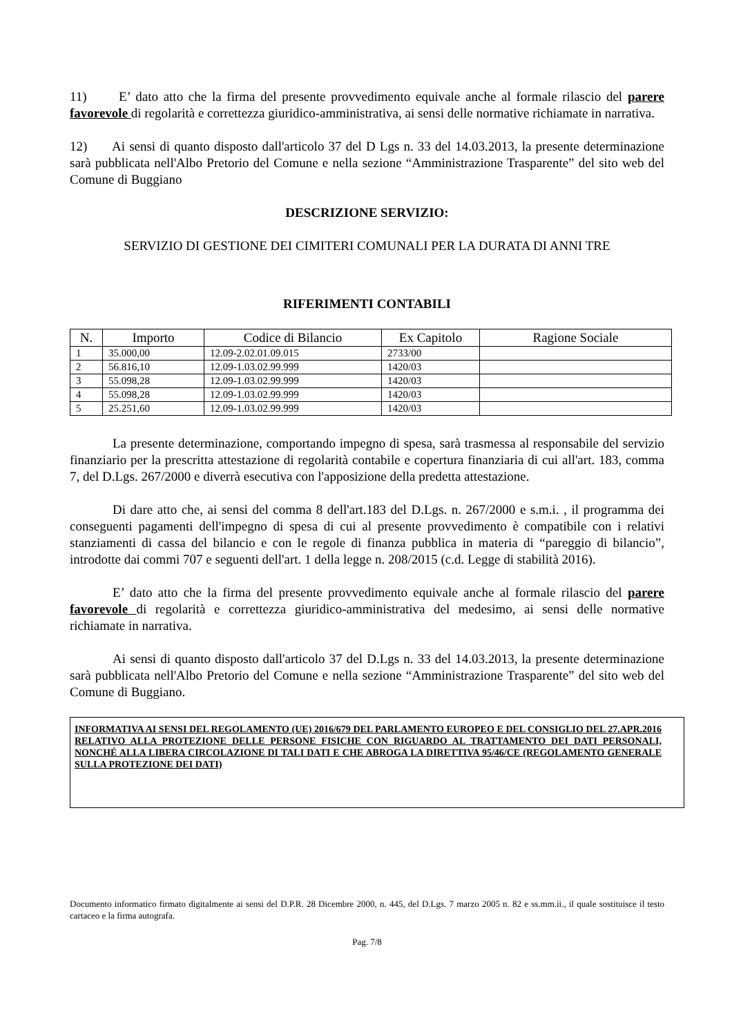11) E’ dato atto che la firma del presente provvedimento equivale anche al formale rilascio del parere favorevole di regolarità e correttezza giuridico-amministrativa, ai sensi delle normative richiamate in narrativa.
12) Ai sensi di quanto disposto dall'articolo 37 del D Lgs n. 33 del 14.03.2013, la presente determinazione sarà pubblicata nell'Albo Pretorio del Comune e nella sezione “Amministrazione Trasparente” del sito web del Comune di Buggiano
DESCRIZIONE SERVIZIO:
SERVIZIO DI GESTIONE DEI CIMITERI COMUNALI PER LA DURATA DI ANNI TRE
RIFERIMENTI CONTABILI
| N. | Importo | Codice di Bilancio | Ex Capitolo | Ragione Sociale |
| --- | --- | --- | --- | --- |
| 1 | 35.000,00 | 12.09-2.02.01.09.015 | 2733/00 | |
| 2 | 56.816,10 | 12.09-1.03.02.99.999 | 1420/03 | |
| 3 | 55.098,28 | 12.09-1.03.02.99.999 | 1420/03 | |
| 4 | 55.098,28 | 12.09-1.03.02.99.999 | 1420/03 | |
| 5 | 25.251,60 | 12.09-1.03.02.99.999 | 1420/03 | |
La presente determinazione, comportando impegno di spesa, sarà trasmessa al responsabile del servizio finanziario per la prescritta attestazione di regolarità contabile e copertura finanziaria di cui all'art. 183, comma 7, del D.Lgs. 267/2000 e diverrà esecutiva con l'apposizione della predetta attestazione.
Di dare atto che, ai sensi del comma 8 dell'art.183 del D.Lgs. n. 267/2000 e s.m.i. , il programma dei conseguenti pagamenti dell'impegno di spesa di cui al presente provvedimento è compatibile con i relativi stanziamenti di cassa del bilancio e con le regole di finanza pubblica in materia di “pareggio di bilancio”, introdotte dai commi 707 e seguenti dell'art. 1 della legge n. 208/2015 (c.d. Legge di stabilità 2016).
E’ dato atto che la firma del presente provvedimento equivale anche al formale rilascio del parere favorevole di regolarità e correttezza giuridico-amministrativa del medesimo, ai sensi delle normative richiamate in narrativa.
Ai sensi di quanto disposto dall'articolo 37 del D.Lgs n. 33 del 14.03.2013, la presente determinazione sarà pubblicata nell'Albo Pretorio del Comune e nella sezione “Amministrazione Trasparente” del sito web del Comune di Buggiano.
INFORMATIVA AI SENSI DEL REGOLAMENTO (UE) 2016/679 DEL PARLAMENTO EUROPEO E DEL CONSIGLIO DEL 27.APR.2016 RELATIVO ALLA PROTEZIONE DELLE PERSONE FISICHE CON RIGUARDO AL TRATTAMENTO DEI DATI PERSONALI, NONCHÉ ALLA LIBERA CIRCOLAZIONE DI TALI DATI E CHE ABROGA LA DIRETTIVA 95/46/CE (REGOLAMENTO GENERALE SULLA PROTEZIONE DEI DATI)
Documento informatico firmato digitalmente ai sensi del D.P.R. 28 Dicembre 2000, n. 445, del D.Lgs. 7 marzo 2005 n. 82 e ss.mm.ii., il quale sostituisce il testo cartaceo e la firma autografa.
Pag. 7/8